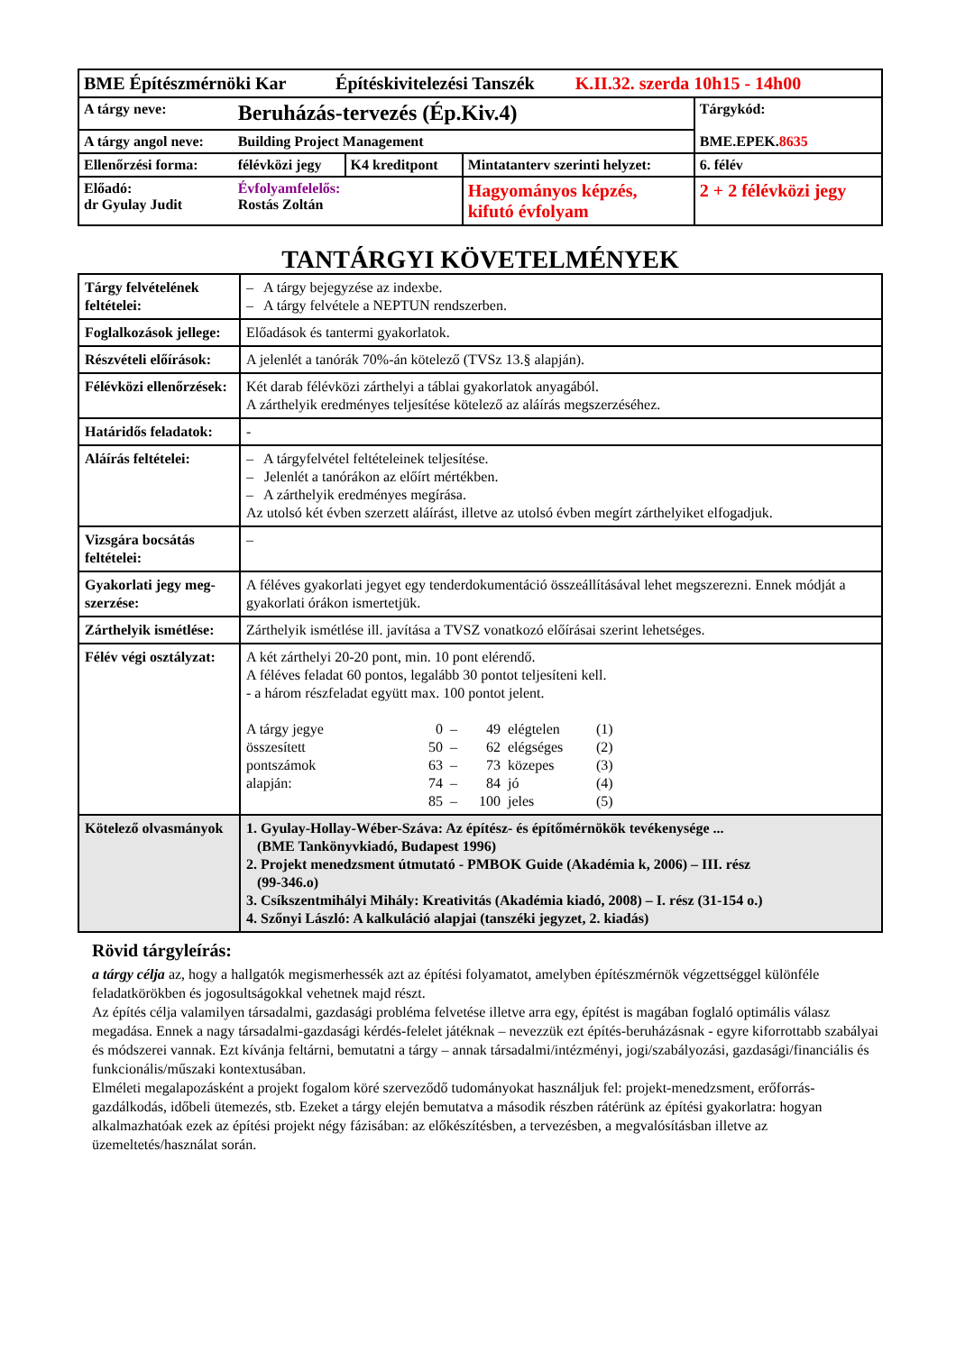| BME Építészmérnöki Kar Építéskivitelezési Tanszék K.II.32. szerda 10h15 - 14h00 | | | | |
| A tárgy neve: | Beruházás-tervezés (Ép.Kiv.4) | | | Tárgykód: BME.EPEK. 8635 |
| A tárgy angol neve: | Building Project Management | | | |
| Ellenőrzési forma: | félévközi jegy | K4 kreditpont | Mintatanterv szerinti helyzet: | 6. félév |
| Előadó: dr Gyulay Judit | Évfolyamfelelős: Rostás Zoltán | | Hagyományos képzés, kifutó évfolyam | 2 + 2 félévközi jegy |
TANTÁRGYI KÖVETELMÉNYEK
| Tárgy felvételének feltételei: | – A tárgy bejegyzése az indexbe. – A tárgy felvétele a NEPTUN rendszerben. |
| Foglalkozások jellege: | Előadások és tantermi gyakorlatok. |
| Részvételi előírások: | A jelenlét a tanórák 70%-án kötelező (TVSz 13.§ alapján). |
| Félévközi ellenőrzések: | Két darab félévközi zárthelyi a táblai gyakorlatok anyagából. A zárthelyik eredményes teljesítése kötelező az aláírás megszerzéséhez. |
| Határidős feladatok: | - |
| Aláírás feltételei: | – A tárgyfelvétel feltételeinek teljesítése. – Jelenlét a tanórákon az előírt mértékben. – A zárthelyik eredményes megírása. Az utolsó két évben szerzett aláírást, illetve az utolsó évben megírt zárthelyiket elfogadjuk. |
| Vizsgára bocsátás feltételei: | – |
| Gyakorlati jegy meg-szerzése: | A féléves gyakorlati jegyet egy tenderdokumentáció összeállításával lehet megszerezni. Ennek módját a gyakorlati órákon ismertetjük. |
| Zárthelyik ismétlése: | Zárthelyik ismétlése ill. javítása a TVSZ vonatkozó előírásai szerint lehetséges. |
| Félév végi osztályzat: | A két zárthelyi 20-20 pont, min. 10 pont elérendő. A féléves feladat 60 pontos, legalább 30 pontot teljesíteni kell. - a három részfeladat együtt max. 100 pontot jelent. / A tárgy jegye / 0 / – / 49 / elégtelen / (1) / / összesített / 50 / – / 62 / elégséges / (2) / / pontszámok / 63 / – / 73 / közepes / (3) / / alapján: / 74 / – / 84 / jó / (4) / / / 85 / – / 100 / jeles / (5) / |
| Kötelező olvasmányok | 1. Gyulay-Hollay-Wéber-Száva: Az építész- és építőmérnökök tevékenysége ... (BME Tankönyvkiadó, Budapest 1996) 2. Projekt menedzsment útmutató - PMBOK Guide (Akadémia k, 2006) – III. rész (99-346.o) 3. Csíkszentmihályi Mihály: Kreativitás (Akadémia kiadó, 2008) – I. rész (31-154 o.) 4. Szőnyi László: A kalkuláció alapjai (tanszéki jegyzet, 2. kiadás) |
Rövid tárgyleírás:
a tárgy célja az, hogy a hallgatók megismerhessék azt az építési folyamatot, amelyben építészmérnök végzettséggel különféle feladatkörökben és jogosultságokkal vehetnek majd részt.
Az építés célja valamilyen társadalmi, gazdasági probléma felvetése illetve arra egy, építést is magában foglaló optimális válasz megadása. Ennek a nagy társadalmi-gazdasági kérdés-felelet játéknak – nevezzük ezt építés-beruházásnak - egyre kiforrottabb szabályai és módszerei vannak. Ezt kívánja feltárni, bemutatni a tárgy – annak társadalmi/intézményi, jogi/szabályozási, gazdasági/financiális és funkcionális/műszaki kontextusában.
Elméleti megalapozásként a projekt fogalom köré szerveződő tudományokat használjuk fel: projekt-menedzsment, erőforrás-gazdálkodás, időbeli ütemezés, stb. Ezeket a tárgy elején bemutatva a második részben rátérünk az építési gyakorlatra: hogyan alkalmazhatóak ezek az építési projekt négy fázisában: az előkészítésben, a tervezésben, a megvalósításban illetve az üzemeltetés/használat során.